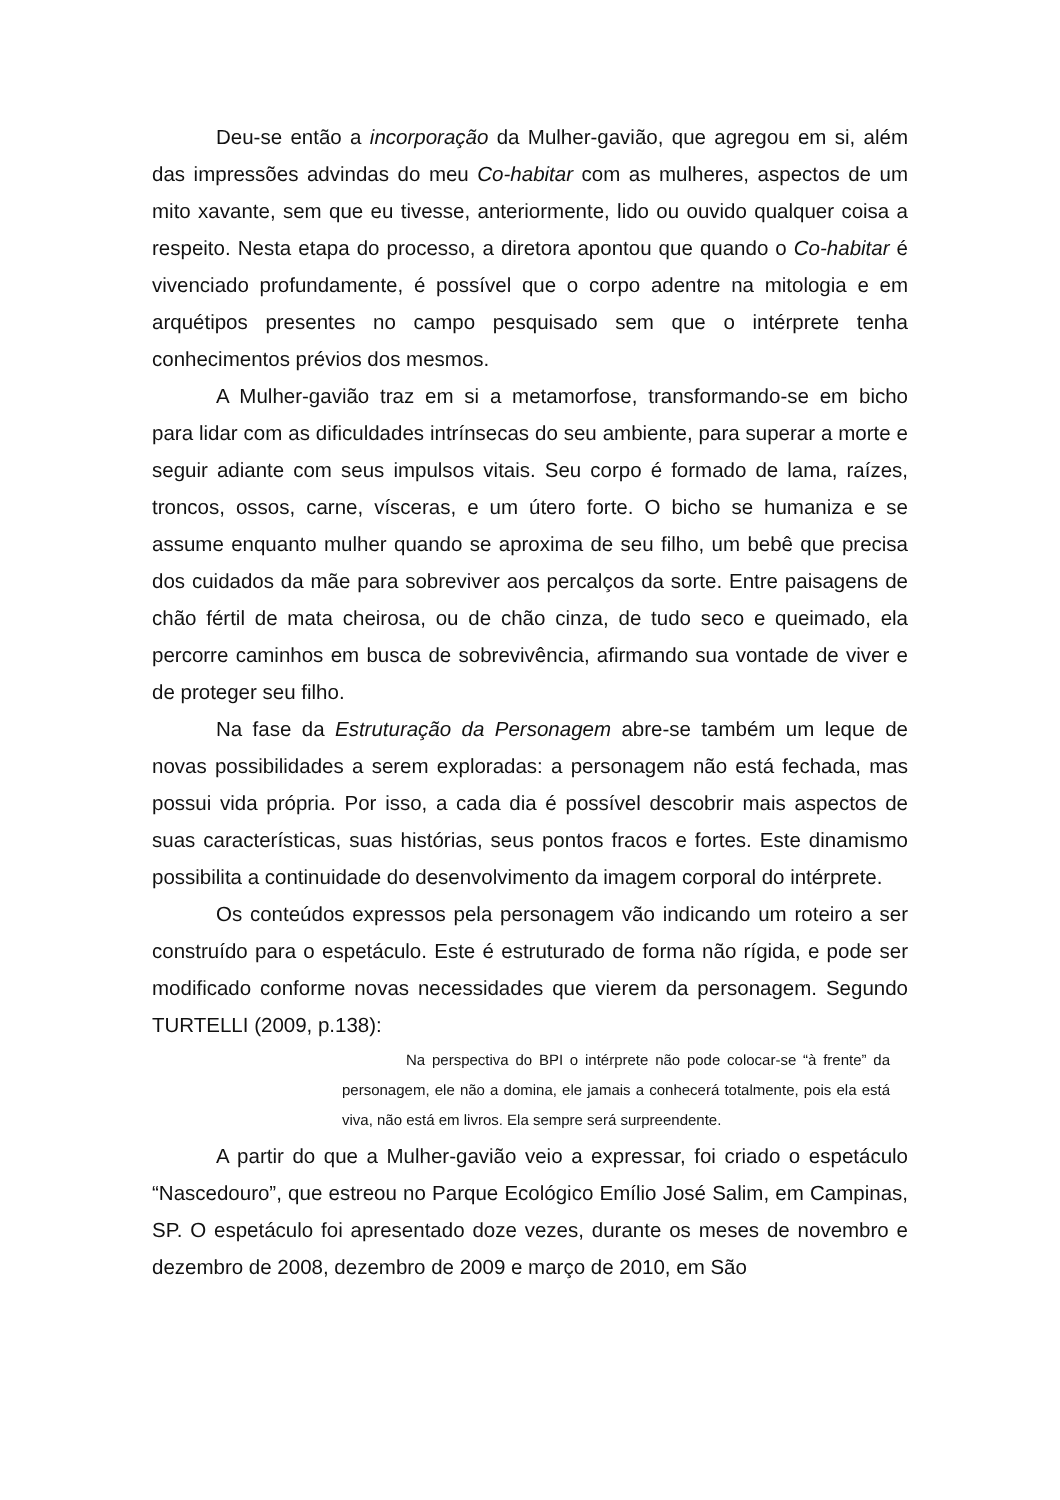Deu-se então a incorporação da Mulher-gavião, que agregou em si, além das impressões advindas do meu Co-habitar com as mulheres, aspectos de um mito xavante, sem que eu tivesse, anteriormente, lido ou ouvido qualquer coisa a respeito. Nesta etapa do processo, a diretora apontou que quando o Co-habitar é vivenciado profundamente, é possível que o corpo adentre na mitologia e em arquétipos presentes no campo pesquisado sem que o intérprete tenha conhecimentos prévios dos mesmos.
A Mulher-gavião traz em si a metamorfose, transformando-se em bicho para lidar com as dificuldades intrínsecas do seu ambiente, para superar a morte e seguir adiante com seus impulsos vitais. Seu corpo é formado de lama, raízes, troncos, ossos, carne, vísceras, e um útero forte. O bicho se humaniza e se assume enquanto mulher quando se aproxima de seu filho, um bebê que precisa dos cuidados da mãe para sobreviver aos percalços da sorte. Entre paisagens de chão fértil de mata cheirosa, ou de chão cinza, de tudo seco e queimado, ela percorre caminhos em busca de sobrevivência, afirmando sua vontade de viver e de proteger seu filho.
Na fase da Estruturação da Personagem abre-se também um leque de novas possibilidades a serem exploradas: a personagem não está fechada, mas possui vida própria. Por isso, a cada dia é possível descobrir mais aspectos de suas características, suas histórias, seus pontos fracos e fortes. Este dinamismo possibilita a continuidade do desenvolvimento da imagem corporal do intérprete.
Os conteúdos expressos pela personagem vão indicando um roteiro a ser construído para o espetáculo. Este é estruturado de forma não rígida, e pode ser modificado conforme novas necessidades que vierem da personagem. Segundo TURTELLI (2009, p.138):
Na perspectiva do BPI o intérprete não pode colocar-se “à frente” da personagem, ele não a domina, ele jamais a conhecerá totalmente, pois ela está viva, não está em livros. Ela sempre será surpreendente.
A partir do que a Mulher-gavião veio a expressar, foi criado o espetáculo “Nascedouro”, que estreou no Parque Ecológico Emílio José Salim, em Campinas, SP. O espetáculo foi apresentado doze vezes, durante os meses de novembro e dezembro de 2008, dezembro de 2009 e março de 2010, em São